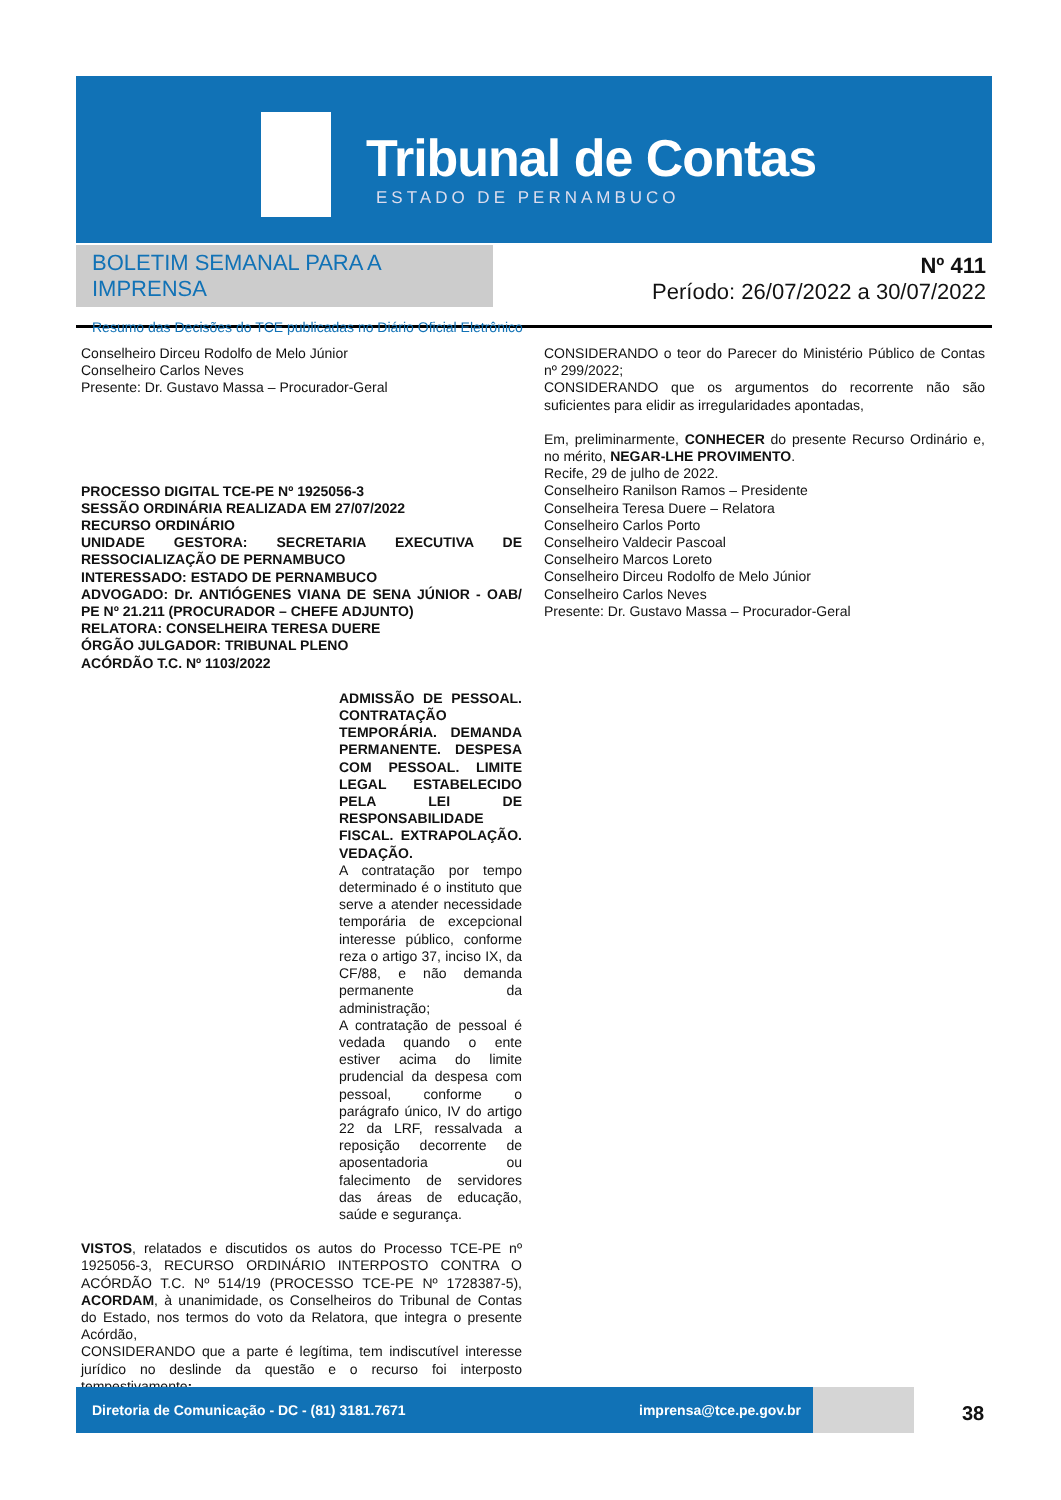Tribunal de Contas
ESTADO DE PERNAMBUCO
BOLETIM SEMANAL PARA A IMPRENSA
Resumo das Decisões do TCE publicadas no Diário Oficial Eletrônico
Nº 411
Período: 26/07/2022 a 30/07/2022
Conselheiro Dirceu Rodolfo de Melo Júnior
Conselheiro Carlos Neves
Presente: Dr. Gustavo Massa – Procurador-Geral
PROCESSO DIGITAL TCE-PE Nº 1925056-3
SESSÃO ORDINÁRIA REALIZADA EM 27/07/2022
RECURSO ORDINÁRIO
UNIDADE GESTORA: SECRETARIA EXECUTIVA DE RESSOCIALIZAÇÃO DE PERNAMBUCO
INTERESSADO: ESTADO DE PERNAMBUCO
ADVOGADO: Dr. ANTIÓGENES VIANA DE SENA JÚNIOR - OAB/ PE Nº 21.211 (PROCURADOR – CHEFE ADJUNTO)
RELATORA: CONSELHEIRA TERESA DUERE
ÓRGÃO JULGADOR: TRIBUNAL PLENO
ACÓRDÃO T.C. Nº 1103/2022
ADMISSÃO DE PESSOAL. CONTRATAÇÃO TEMPORÁRIA. DEMANDA PERMANENTE. DESPESA COM PESSOAL. LIMITE LEGAL ESTABELECIDO PELA LEI DE RESPONSABILIDADE FISCAL. EXTRAPOLAÇÃO. VEDAÇÃO.
A contratação por tempo determinado é o instituto que serve a atender necessidade temporária de excepcional interesse público, conforme reza o artigo 37, inciso IX, da CF/88, e não demanda permanente da administração;
A contratação de pessoal é vedada quando o ente estiver acima do limite prudencial da despesa com pessoal, conforme o parágrafo único, IV do artigo 22 da LRF, ressalvada a reposição decorrente de aposentadoria ou falecimento de servidores das áreas de educação, saúde e segurança.
VISTOS, relatados e discutidos os autos do Processo TCE-PE nº 1925056-3, RECURSO ORDINÁRIO INTERPOSTO CONTRA O ACÓRDÃO T.C. Nº 514/19 (PROCESSO TCE-PE Nº 1728387-5), ACORDAM, à unanimidade, os Conselheiros do Tribunal de Contas do Estado, nos termos do voto da Relatora, que integra o presente Acórdão,
CONSIDERANDO que a parte é legítima, tem indiscutível interesse jurídico no deslinde da questão e o recurso foi interposto tempestivamente;
CONSIDERANDO o teor do Parecer do Ministério Público de Contas nº 299/2022;
CONSIDERANDO que os argumentos do recorrente não são suficientes para elidir as irregularidades apontadas,
Em, preliminarmente, CONHECER do presente Recurso Ordinário e, no mérito, NEGAR-LHE PROVIMENTO.
Recife, 29 de julho de 2022.
Conselheiro Ranilson Ramos – Presidente
Conselheira Teresa Duere – Relatora
Conselheiro Carlos Porto
Conselheiro Valdecir Pascoal
Conselheiro Marcos Loreto
Conselheiro Dirceu Rodolfo de Melo Júnior
Conselheiro Carlos Neves
Presente: Dr. Gustavo Massa – Procurador-Geral
Diretoria de Comunicação - DC - (81) 3181.7671 imprensa@tce.pe.gov.br
38